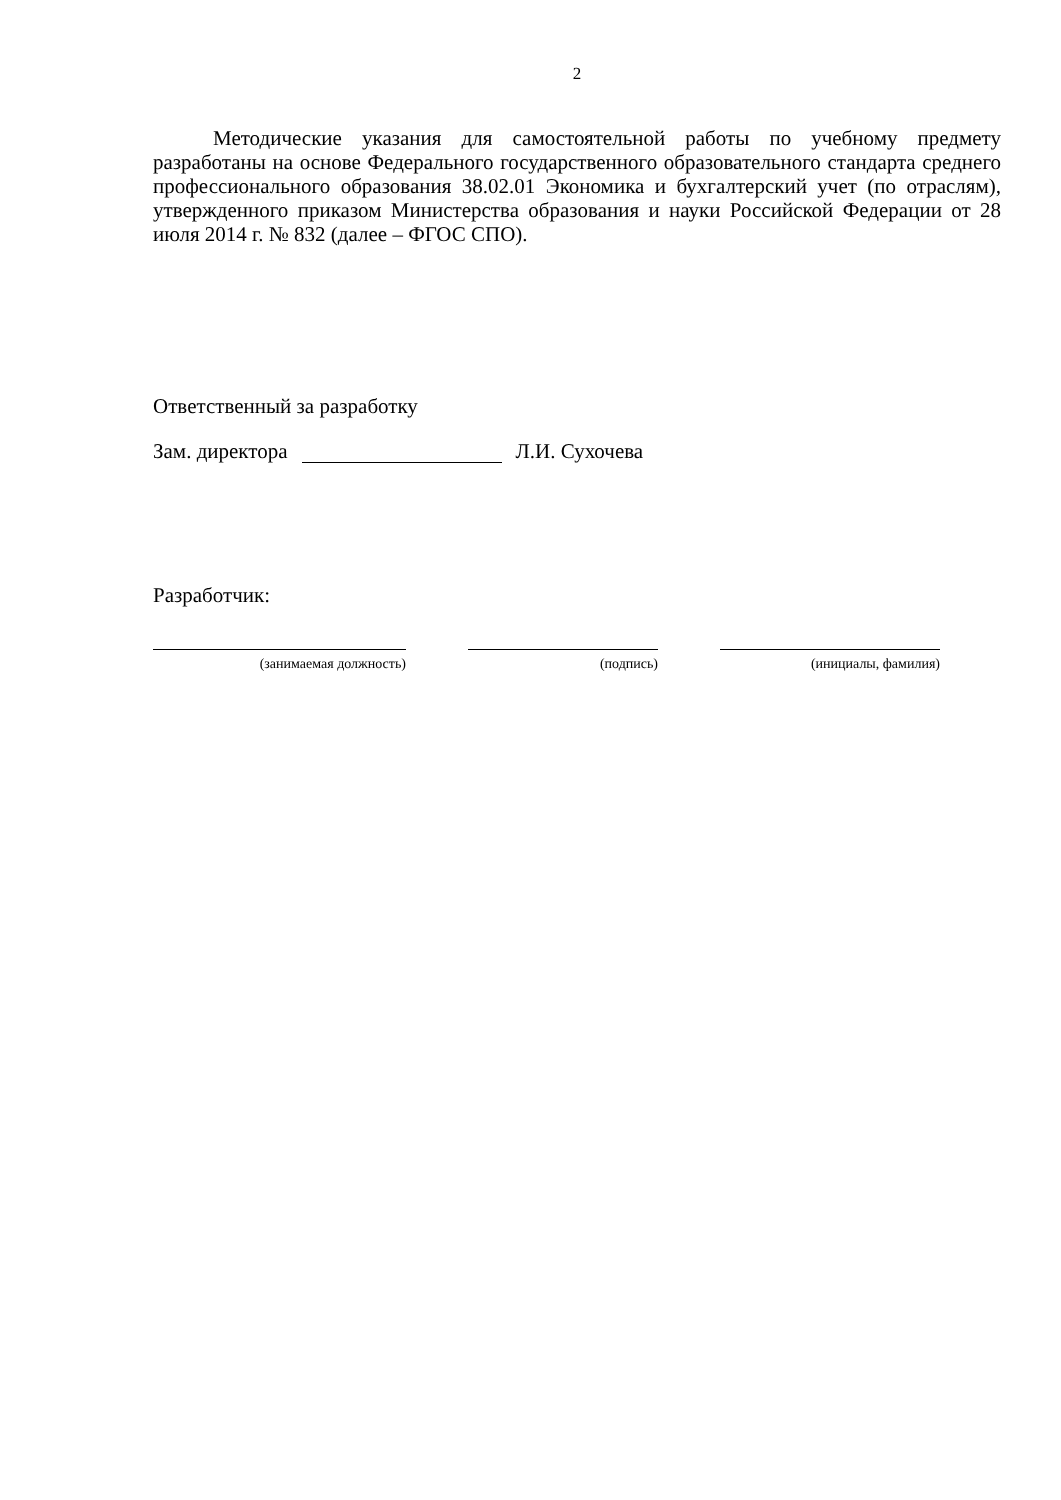2
Методические указания для самостоятельной работы по учебному предмету разработаны на основе Федерального государственного образовательного стандарта среднего профессионального образования 38.02.01 Экономика и бухгалтерский учет (по отраслям), утвержденного приказом Министерства образования и науки Российской Федерации от 28 июля 2014 г. № 832 (далее – ФГОС СПО).
Ответственный за разработку
Зам. директора
Л.И. Сухочева
Разработчик:
(занимаемая должность) (подпись) (инициалы, фамилия)